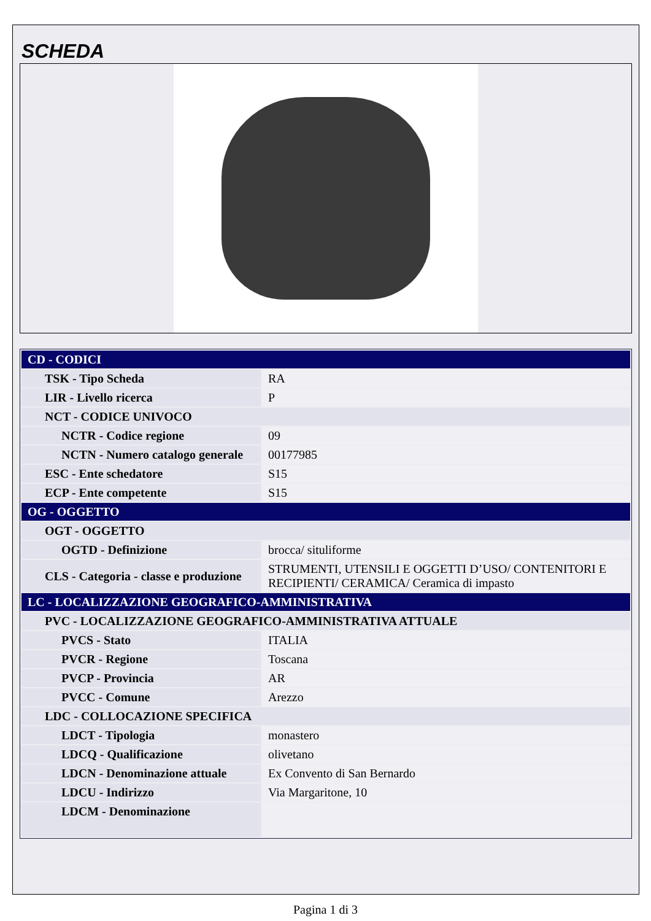SCHEDA
| CD - CODICI | |
| TSK - Tipo Scheda | RA |
| LIR - Livello ricerca | P |
| NCT - CODICE UNIVOCO | |
| NCTR - Codice regione | 09 |
| NCTN - Numero catalogo generale | 00177985 |
| ESC - Ente schedatore | S15 |
| ECP - Ente competente | S15 |
| OG - OGGETTO | |
| OGT - OGGETTO | |
| OGTD - Definizione | brocca/ situliforme |
| CLS - Categoria - classe e produzione | STRUMENTI, UTENSILI E OGGETTI D’USO/ CONTENITORI E RECIPIENTI/ CERAMICA/ Ceramica di impasto |
| LC - LOCALIZZAZIONE GEOGRAFICO-AMMINISTRATIVA | |
| PVC - LOCALIZZAZIONE GEOGRAFICO-AMMINISTRATIVA ATTUALE | |
| PVCS - Stato | ITALIA |
| PVCR - Regione | Toscana |
| PVCP - Provincia | AR |
| PVCC - Comune | Arezzo |
| LDC - COLLOCAZIONE SPECIFICA | |
| LDCT - Tipologia | monastero |
| LDCQ - Qualificazione | olivetano |
| LDCN - Denominazione attuale | Ex Convento di San Bernardo |
| LDCU - Indirizzo | Via Margaritone, 10 |
| LDCM - Denominazione | |
Pagina 1 di 3